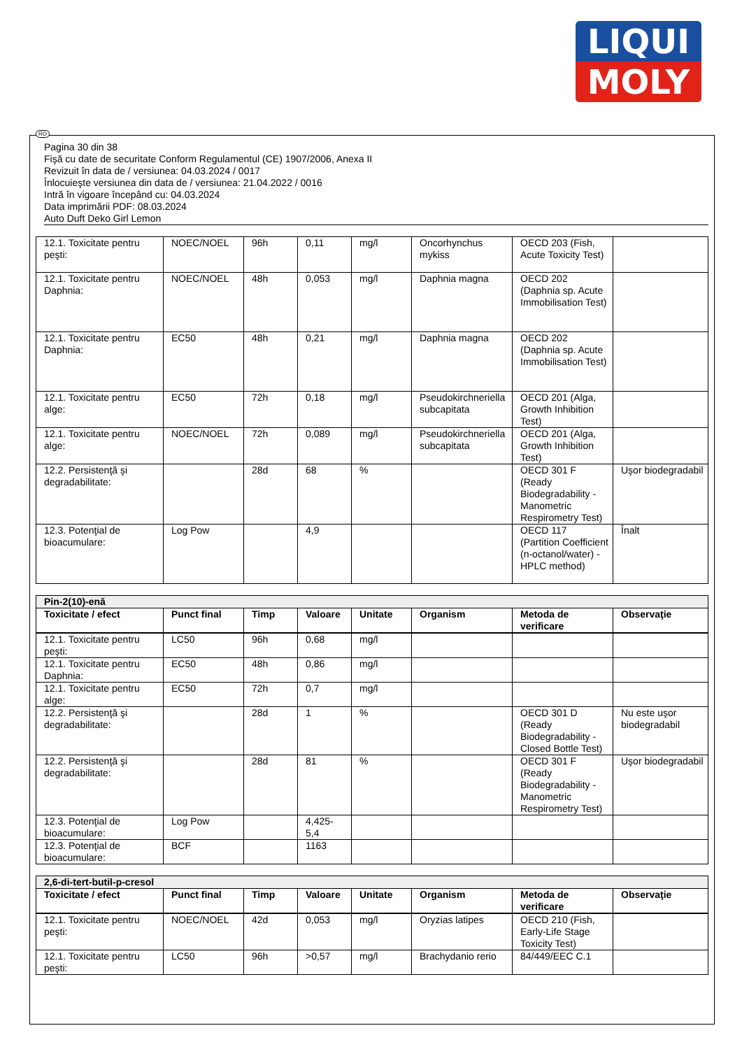LIQUI
MOLY
RO
Pagina 30 din 38
Fişă cu date de securitate Conform Regulamentul (CE) 1907/2006, Anexa II
Revizuit în data de / versiunea: 04.03.2024 / 0017
Înlocuieşte versiunea din data de / versiunea: 21.04.2022 / 0016
Intră în vigoare începând cu: 04.03.2024
Data imprimării PDF: 08.03.2024
Auto Duft Deko Girl Lemon
| 12.1. Toxicitate pentru peşti: | NOEC/NOEL | 96h | 0,11 | mg/l | Oncorhynchus mykiss | OECD 203 (Fish, Acute Toxicity Test) | |
| 12.1. Toxicitate pentru Daphnia: | NOEC/NOEL | 48h | 0,053 | mg/l | Daphnia magna | OECD 202 (Daphnia sp. Acute Immobilisation Test) | |
| 12.1. Toxicitate pentru Daphnia: | EC50 | 48h | 0,21 | mg/l | Daphnia magna | OECD 202 (Daphnia sp. Acute Immobilisation Test) | |
| 12.1. Toxicitate pentru alge: | EC50 | 72h | 0,18 | mg/l | Pseudokirchneriella subcapitata | OECD 201 (Alga, Growth Inhibition Test) | |
| 12.1. Toxicitate pentru alge: | NOEC/NOEL | 72h | 0,089 | mg/l | Pseudokirchneriella subcapitata | OECD 201 (Alga, Growth Inhibition Test) | |
| 12.2. Persistenţă şi degradabilitate: | | 28d | 68 | % | | OECD 301 F (Ready Biodegradability - Manometric Respirometry Test) | Uşor biodegradabil |
| 12.3. Potenţial de bioacumulare: | Log Pow | | 4,9 | | | OECD 117 (Partition Coefficient (n-octanol/water) - HPLC method) | Înalt |
| Pin-2(10)-enă | | | | | | | |
| Toxicitate / efect | Punct final | Timp | Valoare | Unitate | Organism | Metoda de verificare | Observaţie |
| 12.1. Toxicitate pentru peşti: | LC50 | 96h | 0,68 | mg/l | | | |
| 12.1. Toxicitate pentru Daphnia: | EC50 | 48h | 0,86 | mg/l | | | |
| 12.1. Toxicitate pentru alge: | EC50 | 72h | 0,7 | mg/l | | | |
| 12.2. Persistenţă şi degradabilitate: | | 28d | 1 | % | | OECD 301 D (Ready Biodegradability - Closed Bottle Test) | Nu este uşor biodegradabil |
| 12.2. Persistenţă şi degradabilitate: | | 28d | 81 | % | | OECD 301 F (Ready Biodegradability - Manometric Respirometry Test) | Uşor biodegradabil |
| 12.3. Potenţial de bioacumulare: | Log Pow | | 4,425-5,4 | | | | |
| 12.3. Potenţial de bioacumulare: | BCF | | 1163 | | | | |
| 2,6-di-tert-butil-p-cresol | | | | | | | |
| Toxicitate / efect | Punct final | Timp | Valoare | Unitate | Organism | Metoda de verificare | Observaţie |
| 12.1. Toxicitate pentru peşti: | NOEC/NOEL | 42d | 0,053 | mg/l | Oryzias latipes | OECD 210 (Fish, Early-Life Stage Toxicity Test) | |
| 12.1. Toxicitate pentru peşti: | LC50 | 96h | >0,57 | mg/l | Brachydanio rerio | 84/449/EEC C.1 | |